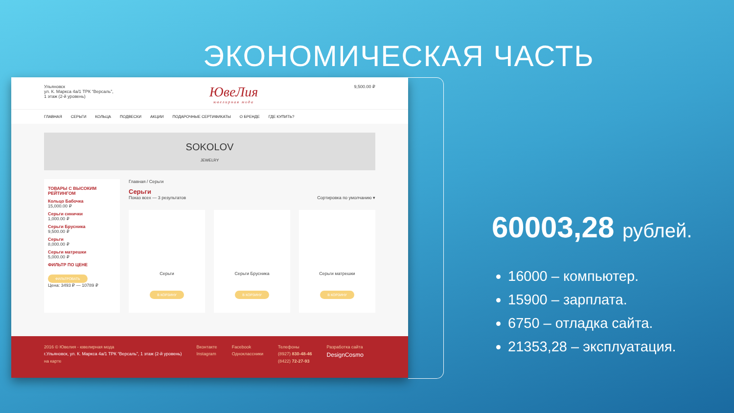ЭКОНОМИЧЕСКАЯ ЧАСТЬ
Ульяновск
ул. К. Маркса 4а/1 ТРК “Версаль”,
1 этаж (2-й уровень)
ЮвеЛия
ювелирная мода
9,500.00 ₽
ГЛАВНАЯ СЕРЬГИ КОЛЬЦА ПОДВЕСКИ АКЦИИ ПОДАРОЧНЫЕ СЕРТИФИКАТЫ О БРЕНДЕ ГДЕ КУПИТЬ?
SOKOLOV
JEWELRY
ТОВАРЫ С ВЫСОКИМ РЕЙТИНГОМ
Кольцо Бабочка
15,000.00 ₽
Серьги синички
1,000.00 ₽
Серьги Брусника
9,500.00 ₽
Серьги
8,000.00 ₽
Серьги матрешки
5,000.00 ₽
ФИЛЬТР ПО ЦЕНЕ
ФИЛЬТРОВАТЬ
Цена: 3493 ₽ — 10789 ₽
Главная / Серьги
Серьги
Показ всех — 3 результатов Сортировка по умолчанию ▾
Серьги
В КОРЗИНУ
Серьги Брусника
В КОРЗИНУ
Серьги матрешки
В КОРЗИНУ
2016 © Ювелия - ювелирная мода
г.Ульяновск, ул. К. Маркса 4а/1 ТРК “Версаль”, 1 этаж (2-й уровень)
на карте
Вконтакте
Instagram
Facebook
Одноклассники
Телефоны
(8927) 830-48-46
(8422) 72-27-93
Разработка сайта
DesignCosmo
60003,28 рублей.
16000 – компьютер.
15900 – зарплата.
6750 – отладка сайта.
21353,28 – эксплуатация.